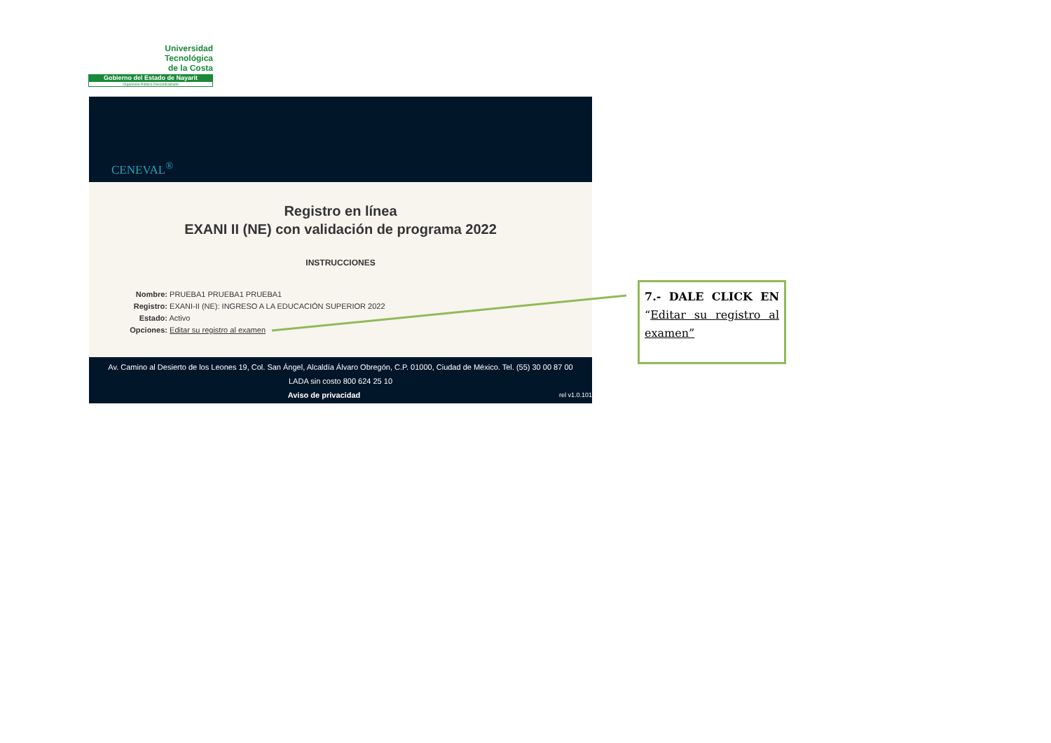Universidad
Tecnológica
de la Costa
Gobierno del Estado de Nayarit
Organismo Público Descentralizado
CENEVAL<sup>®</sup>
Registro en línea
EXANI II (NE) con validación de programa 2022
INSTRUCCIONES
Nombre: PRUEBA1 PRUEBA1 PRUEBA1
Registro: EXANI-II (NE): INGRESO A LA EDUCACIÓN SUPERIOR 2022
Estado: Activo
Opciones: Editar su registro al examen
Av. Camino al Desierto de los Leones 19, Col. San Ángel, Alcaldía Álvaro Obregón, C.P. 01000, Ciudad de México. Tel. (55) 30 00 87 00
LADA sin costo 800 624 25 10
Aviso de privacidad rel v1.0.101
7.- DALE CLICK EN “Editar su registro al examen”